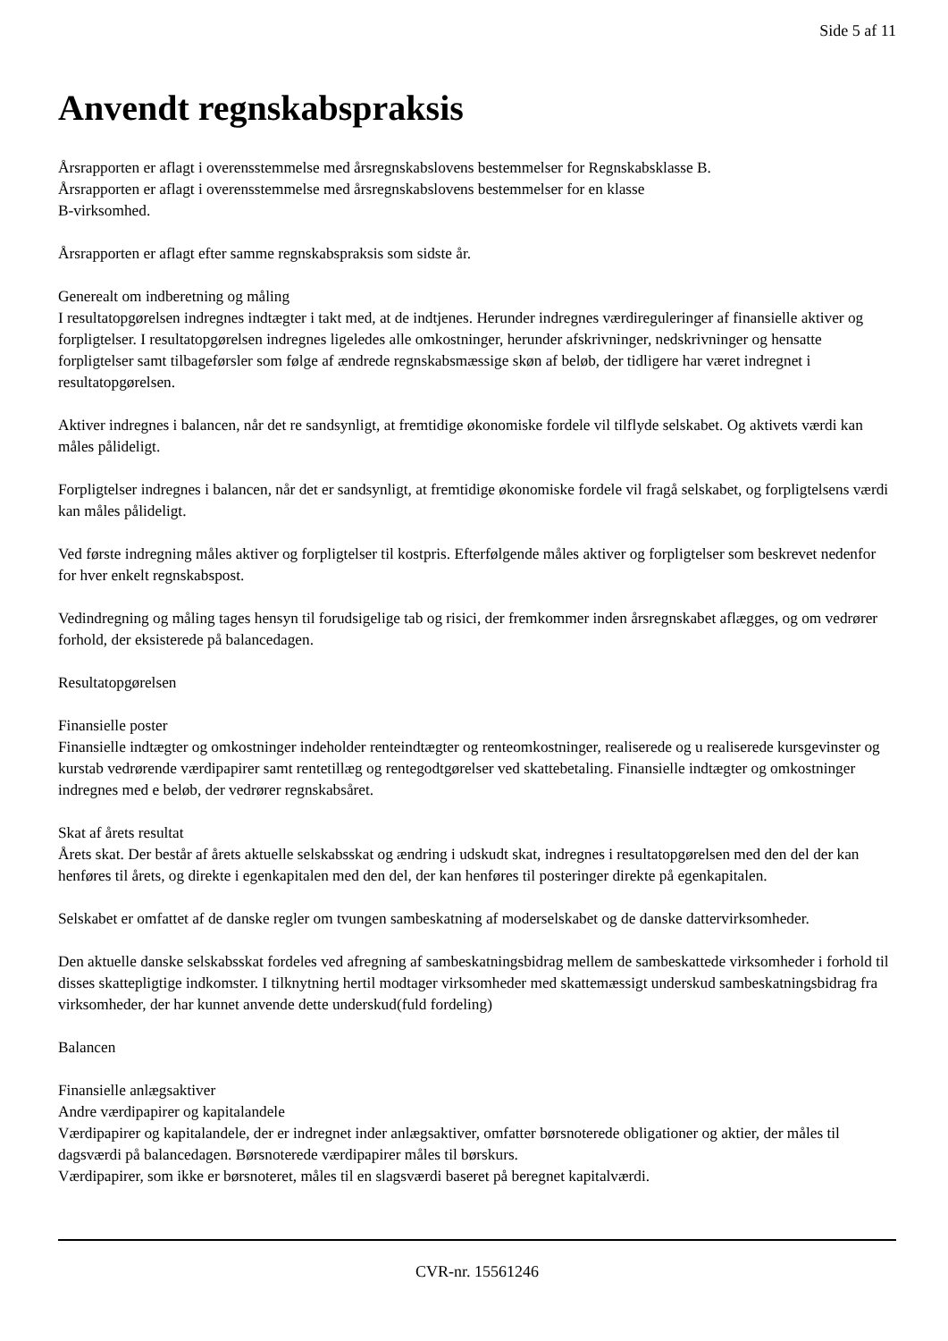Side 5 af 11
Anvendt regnskabspraksis
Årsrapporten er aflagt i overensstemmelse med årsregnskabslovens bestemmelser for Regnskabsklasse B.
Årsrapporten er aflagt i overensstemmelse med årsregnskabslovens bestemmelser for en klasse
B-virksomhed.
Årsrapporten er aflagt efter samme regnskabspraksis som sidste år.
Generealt om indberetning og måling
I resultatopgørelsen indregnes indtægter i takt med, at de indtjenes. Herunder indregnes værdireguleringer af finansielle aktiver og forpligtelser. I resultatopgørelsen indregnes ligeledes alle omkostninger, herunder afskrivninger, nedskrivninger og hensatte forpligtelser samt tilbageførsler som følge af ændrede regnskabsmæssige skøn af beløb, der tidligere har været indregnet i resultatopgørelsen.
Aktiver indregnes i balancen, når det re sandsynligt, at fremtidige økonomiske fordele vil tilflyde selskabet. Og aktivets værdi kan måles pålideligt.
Forpligtelser indregnes i balancen, når det er sandsynligt, at fremtidige økonomiske fordele vil fragå selskabet, og forpligtelsens værdi kan måles pålideligt.
Ved første indregning måles aktiver og forpligtelser til kostpris. Efterfølgende måles aktiver og forpligtelser som beskrevet nedenfor for hver enkelt regnskabspost.
Vedindregning og måling tages hensyn til forudsigelige tab og risici, der fremkommer inden årsregnskabet aflægges, og om vedrører forhold, der eksisterede på balancedagen.
Resultatopgørelsen
Finansielle poster
Finansielle indtægter og omkostninger indeholder renteindtægter og renteomkostninger, realiserede og u realiserede kursgevinster og kurstab vedrørende værdipapirer samt rentetillæg og rentegodtgørelser ved skattebetaling. Finansielle indtægter og omkostninger indregnes med e beløb, der vedrører regnskabsåret.
Skat af årets resultat
Årets skat. Der består af årets aktuelle selskabsskat og ændring i udskudt skat, indregnes i resultatopgørelsen med den del der kan henføres til årets, og direkte i egenkapitalen med den del, der kan henføres til posteringer direkte på egenkapitalen.
Selskabet er omfattet af de danske regler om tvungen sambeskatning af moderselskabet og de danske dattervirksomheder.
Den aktuelle danske selskabsskat fordeles ved afregning af sambeskatningsbidrag mellem de sambeskattede virksomheder i forhold til disses skattepligtige indkomster. I tilknytning hertil modtager virksomheder med skattemæssigt underskud sambeskatningsbidrag fra virksomheder, der har kunnet anvende dette underskud(fuld fordeling)
Balancen
Finansielle anlægsaktiver
Andre værdipapirer og kapitalandele
Værdipapirer og kapitalandele, der er indregnet inder anlægsaktiver, omfatter børsnoterede obligationer og aktier, der måles til dagsværdi på balancedagen. Børsnoterede værdipapirer måles til børskurs.
Værdipapirer, som ikke er børsnoteret, måles til en slagsværdi baseret på beregnet kapitalværdi.
CVR-nr. 15561246